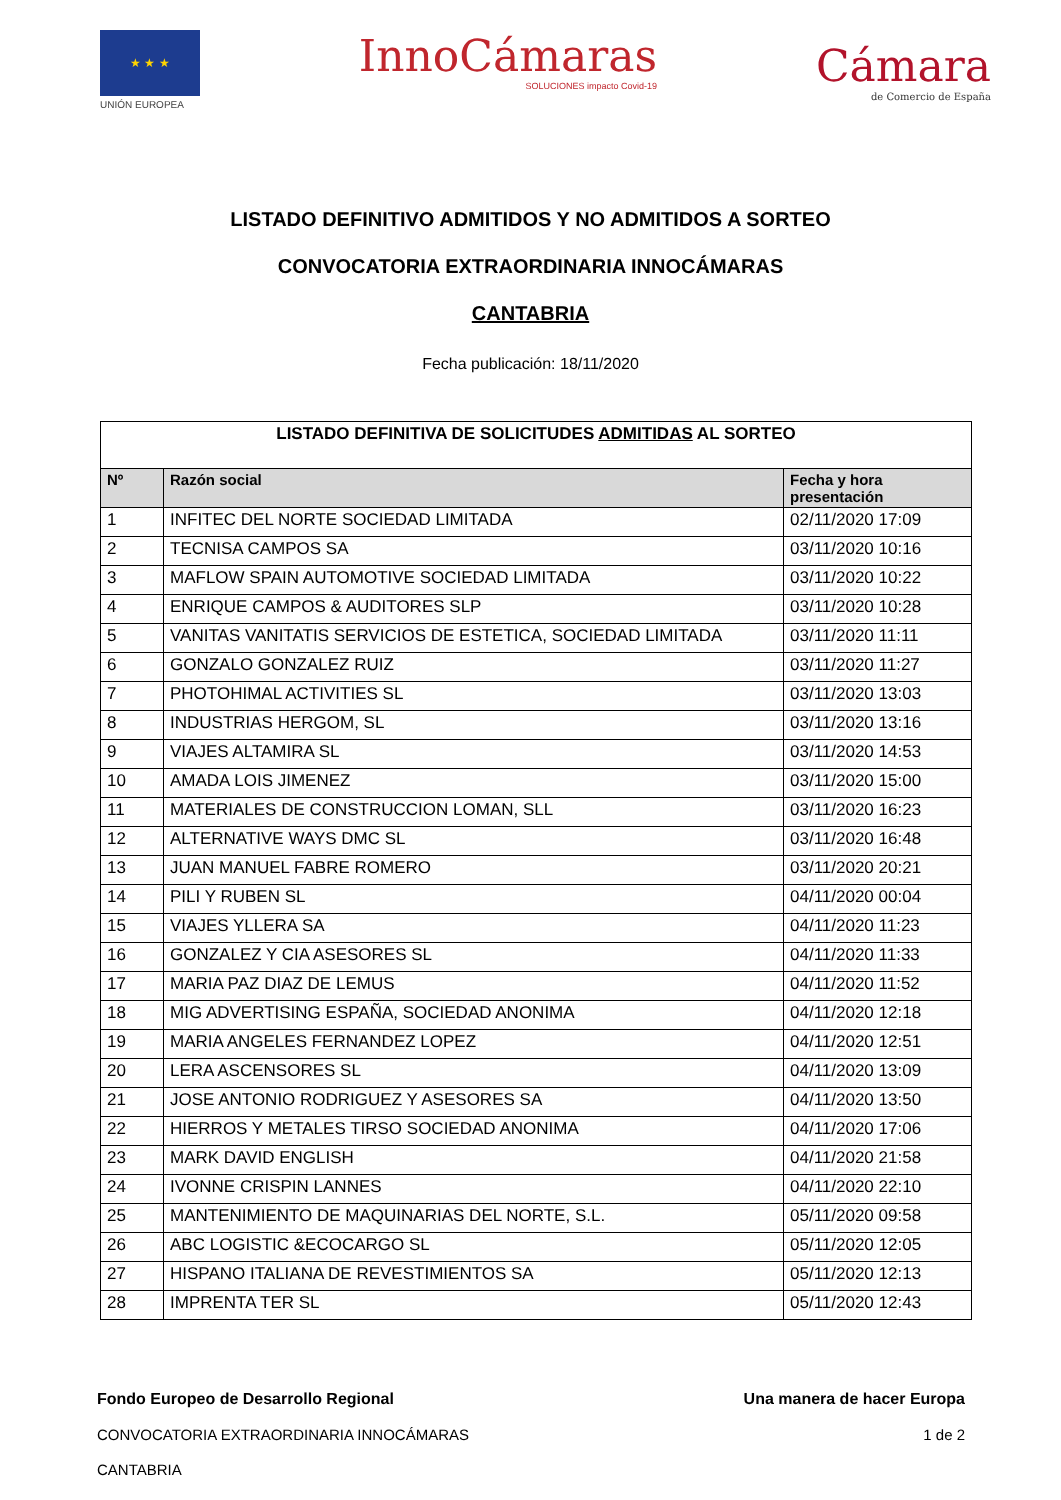★ ★ ★
UNIÓN EUROPEA
InnoCámaras
SOLUCIONES impacto Covid-19
Cámara
de Comercio de España
LISTADO DEFINITIVO ADMITIDOS Y NO ADMITIDOS A SORTEO
CONVOCATORIA EXTRAORDINARIA INNOCÁMARAS
CANTABRIA
Fecha publicación: 18/11/2020
| LISTADO DEFINITIVA DE SOLICITUDES ADMITIDAS AL SORTEO | | |
| Nº | Razón social | Fecha y hora presentación |
| 1 | INFITEC DEL NORTE SOCIEDAD LIMITADA | 02/11/2020 17:09 |
| 2 | TECNISA CAMPOS SA | 03/11/2020 10:16 |
| 3 | MAFLOW SPAIN AUTOMOTIVE SOCIEDAD LIMITADA | 03/11/2020 10:22 |
| 4 | ENRIQUE CAMPOS & AUDITORES SLP | 03/11/2020 10:28 |
| 5 | VANITAS VANITATIS SERVICIOS DE ESTETICA, SOCIEDAD LIMITADA | 03/11/2020 11:11 |
| 6 | GONZALO GONZALEZ RUIZ | 03/11/2020 11:27 |
| 7 | PHOTOHIMAL ACTIVITIES SL | 03/11/2020 13:03 |
| 8 | INDUSTRIAS HERGOM, SL | 03/11/2020 13:16 |
| 9 | VIAJES ALTAMIRA SL | 03/11/2020 14:53 |
| 10 | AMADA LOIS JIMENEZ | 03/11/2020 15:00 |
| 11 | MATERIALES DE CONSTRUCCION LOMAN, SLL | 03/11/2020 16:23 |
| 12 | ALTERNATIVE WAYS DMC SL | 03/11/2020 16:48 |
| 13 | JUAN MANUEL FABRE ROMERO | 03/11/2020 20:21 |
| 14 | PILI Y RUBEN SL | 04/11/2020 00:04 |
| 15 | VIAJES YLLERA SA | 04/11/2020 11:23 |
| 16 | GONZALEZ Y CIA ASESORES SL | 04/11/2020 11:33 |
| 17 | MARIA PAZ DIAZ DE LEMUS | 04/11/2020 11:52 |
| 18 | MIG ADVERTISING ESPAÑA, SOCIEDAD ANONIMA | 04/11/2020 12:18 |
| 19 | MARIA ANGELES FERNANDEZ LOPEZ | 04/11/2020 12:51 |
| 20 | LERA ASCENSORES SL | 04/11/2020 13:09 |
| 21 | JOSE ANTONIO RODRIGUEZ Y ASESORES SA | 04/11/2020 13:50 |
| 22 | HIERROS Y METALES TIRSO SOCIEDAD ANONIMA | 04/11/2020 17:06 |
| 23 | MARK DAVID ENGLISH | 04/11/2020 21:58 |
| 24 | IVONNE CRISPIN LANNES | 04/11/2020 22:10 |
| 25 | MANTENIMIENTO DE MAQUINARIAS DEL NORTE, S.L. | 05/11/2020 09:58 |
| 26 | ABC LOGISTIC &ECOCARGO SL | 05/11/2020 12:05 |
| 27 | HISPANO ITALIANA DE REVESTIMIENTOS SA | 05/11/2020 12:13 |
| 28 | IMPRENTA TER SL | 05/11/2020 12:43 |
Fondo Europeo de Desarrollo Regional Una manera de hacer Europa
CONVOCATORIA EXTRAORDINARIA INNOCÁMARAS 1 de 2
CANTABRIA